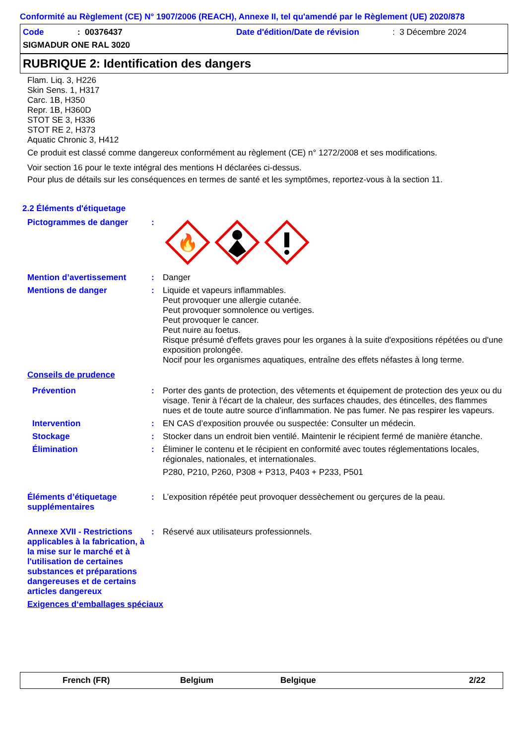Conformité au Règlement (CE) N° 1907/2006 (REACH), Annexe II, tel qu'amendé par le Règlement (UE) 2020/878
Code: 00376437 Date d'édition/Date de révision: 3 Décembre 2024
SIGMADUR ONE RAL 3020
RUBRIQUE 2: Identification des dangers
Flam. Liq. 3, H226
Skin Sens. 1, H317
Carc. 1B, H350
Repr. 1B, H360D
STOT SE 3, H336
STOT RE 2, H373
Aquatic Chronic 3, H412
Ce produit est classé comme dangereux conformément au règlement (CE) n° 1272/2008 et ses modifications.
Voir section 16 pour le texte intégral des mentions H déclarées ci-dessus.
Pour plus de détails sur les conséquences en termes de santé et les symptômes, reportez-vous à la section 11.
2.2 Éléments d'étiquetage
Pictogrammes de danger :
🔥
Mention d’avertissement : Danger
Mentions de danger : Liquide et vapeurs inflammables.
Peut provoquer une allergie cutanée.
Peut provoquer somnolence ou vertiges.
Peut provoquer le cancer.
Peut nuire au foetus.
Risque présumé d'effets graves pour les organes à la suite d'expositions répétées ou d'une exposition prolongée.
Nocif pour les organismes aquatiques, entraîne des effets néfastes à long terme.
Conseils de prudence
Prévention : Porter des gants de protection, des vêtements et équipement de protection des yeux ou du visage. Tenir à l’écart de la chaleur, des surfaces chaudes, des étincelles, des flammes nues et de toute autre source d’inflammation. Ne pas fumer. Ne pas respirer les vapeurs.
Intervention : EN CAS d’exposition prouvée ou suspectée: Consulter un médecin.
Stockage : Stocker dans un endroit bien ventilé. Maintenir le récipient fermé de manière étanche.
Élimination : Éliminer le contenu et le récipient en conformité avec toutes réglementations locales, régionales, nationales, et internationales.
P280, P210, P260, P308 + P313, P403 + P233, P501
Éléments d’étiquetage supplémentaires
: L’exposition répétée peut provoquer dessèchement ou gerçures de la peau.
Annexe XVII - Restrictions applicables à la fabrication, à la mise sur le marché et à l'utilisation de certaines substances et préparations dangereuses et de certains articles dangereux
: Réservé aux utilisateurs professionnels.
Exigences d‘emballages spéciaux
French (FR) Belgium Belgique 2/22